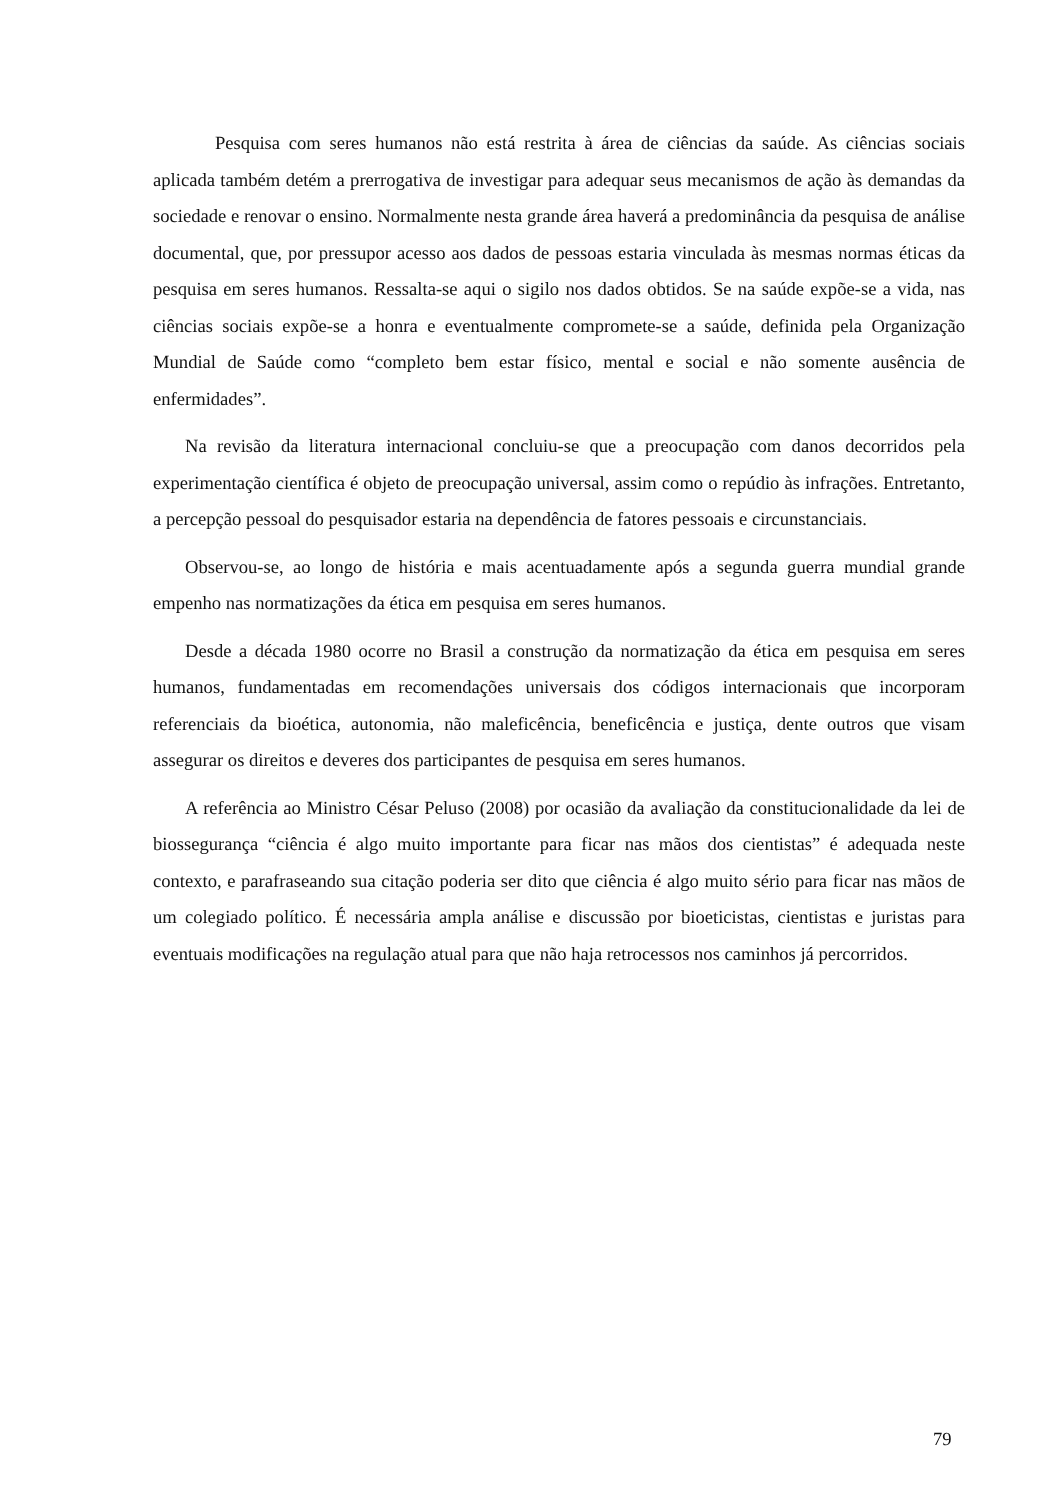Pesquisa com seres humanos não está restrita à área de ciências da saúde. As ciências sociais aplicada também detém a prerrogativa de investigar para adequar seus mecanismos de ação às demandas da sociedade e renovar o ensino. Normalmente nesta grande área haverá a predominância da pesquisa de análise documental, que, por pressupor acesso aos dados de pessoas estaria vinculada às mesmas normas éticas da pesquisa em seres humanos. Ressalta-se aqui o sigilo nos dados obtidos. Se na saúde expõe-se a vida, nas ciências sociais expõe-se a honra e eventualmente compromete-se a saúde, definida pela Organização Mundial de Saúde como “completo bem estar físico, mental e social e não somente ausência de enfermidades”.
Na revisão da literatura internacional concluiu-se que a preocupação com danos decorridos pela experimentação científica é objeto de preocupação universal, assim como o repúdio às infrações. Entretanto, a percepção pessoal do pesquisador estaria na dependência de fatores pessoais e circunstanciais.
Observou-se, ao longo de história e mais acentuadamente após a segunda guerra mundial grande empenho nas normatizações da ética em pesquisa em seres humanos.
Desde a década 1980 ocorre no Brasil a construção da normatização da ética em pesquisa em seres humanos, fundamentadas em recomendações universais dos códigos internacionais que incorporam referenciais da bioética, autonomia, não maleficência, beneficência e justiça, dente outros que visam assegurar os direitos e deveres dos participantes de pesquisa em seres humanos.
A referência ao Ministro César Peluso (2008) por ocasião da avaliação da constitucionalidade da lei de biossegurança “ciência é algo muito importante para ficar nas mãos dos cientistas” é adequada neste contexto, e parafraseando sua citação poderia ser dito que ciência é algo muito sério para ficar nas mãos de um colegiado político. É necessária ampla análise e discussão por bioeticistas, cientistas e juristas para eventuais modificações na regulação atual para que não haja retrocessos nos caminhos já percorridos.
79